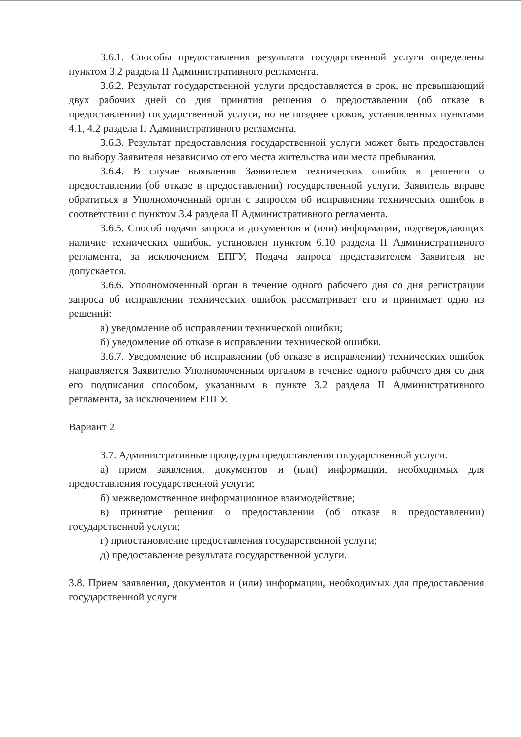3.6.1. Способы предоставления результата государственной услуги определены пунктом 3.2 раздела II Административного регламента.
3.6.2. Результат государственной услуги предоставляется в срок, не превышающий двух рабочих дней со дня принятия решения о предоставлении (об отказе в предоставлении) государственной услуги, но не позднее сроков, установленных пунктами 4.1, 4.2 раздела II Административного регламента.
3.6.3. Результат предоставления государственной услуги может быть предоставлен по выбору Заявителя независимо от его места жительства или места пребывания.
3.6.4. В случае выявления Заявителем технических ошибок в решении о предоставлении (об отказе в предоставлении) государственной услуги, Заявитель вправе обратиться в Уполномоченный орган с запросом об исправлении технических ошибок в соответствии с пунктом 3.4 раздела II Административного регламента.
3.6.5. Способ подачи запроса и документов и (или) информации, подтверждающих наличие технических ошибок, установлен пунктом 6.10 раздела II Административного регламента, за исключением ЕПГУ, Подача запроса представителем Заявителя не допускается.
3.6.6. Уполномоченный орган в течение одного рабочего дня со дня регистрации запроса об исправлении технических ошибок рассматривает его и принимает одно из решений:
а) уведомление об исправлении технической ошибки;
б) уведомление об отказе в исправлении технической ошибки.
3.6.7. Уведомление об исправлении (об отказе в исправлении) технических ошибок направляется Заявителю Уполномоченным органом в течение одного рабочего дня со дня его подписания способом, указанным в пункте 3.2 раздела II Административного регламента, за исключением ЕПГУ.
Вариант 2
3.7. Административные процедуры предоставления государственной услуги:
а) прием заявления, документов и (или) информации, необходимых для предоставления государственной услуги;
б) межведомственное информационное взаимодействие;
в) принятие решения о предоставлении (об отказе в предоставлении) государственной услуги;
г) приостановление предоставления государственной услуги;
д) предоставление результата государственной услуги.
3.8. Прием заявления, документов и (или) информации, необходимых для предоставления государственной услуги